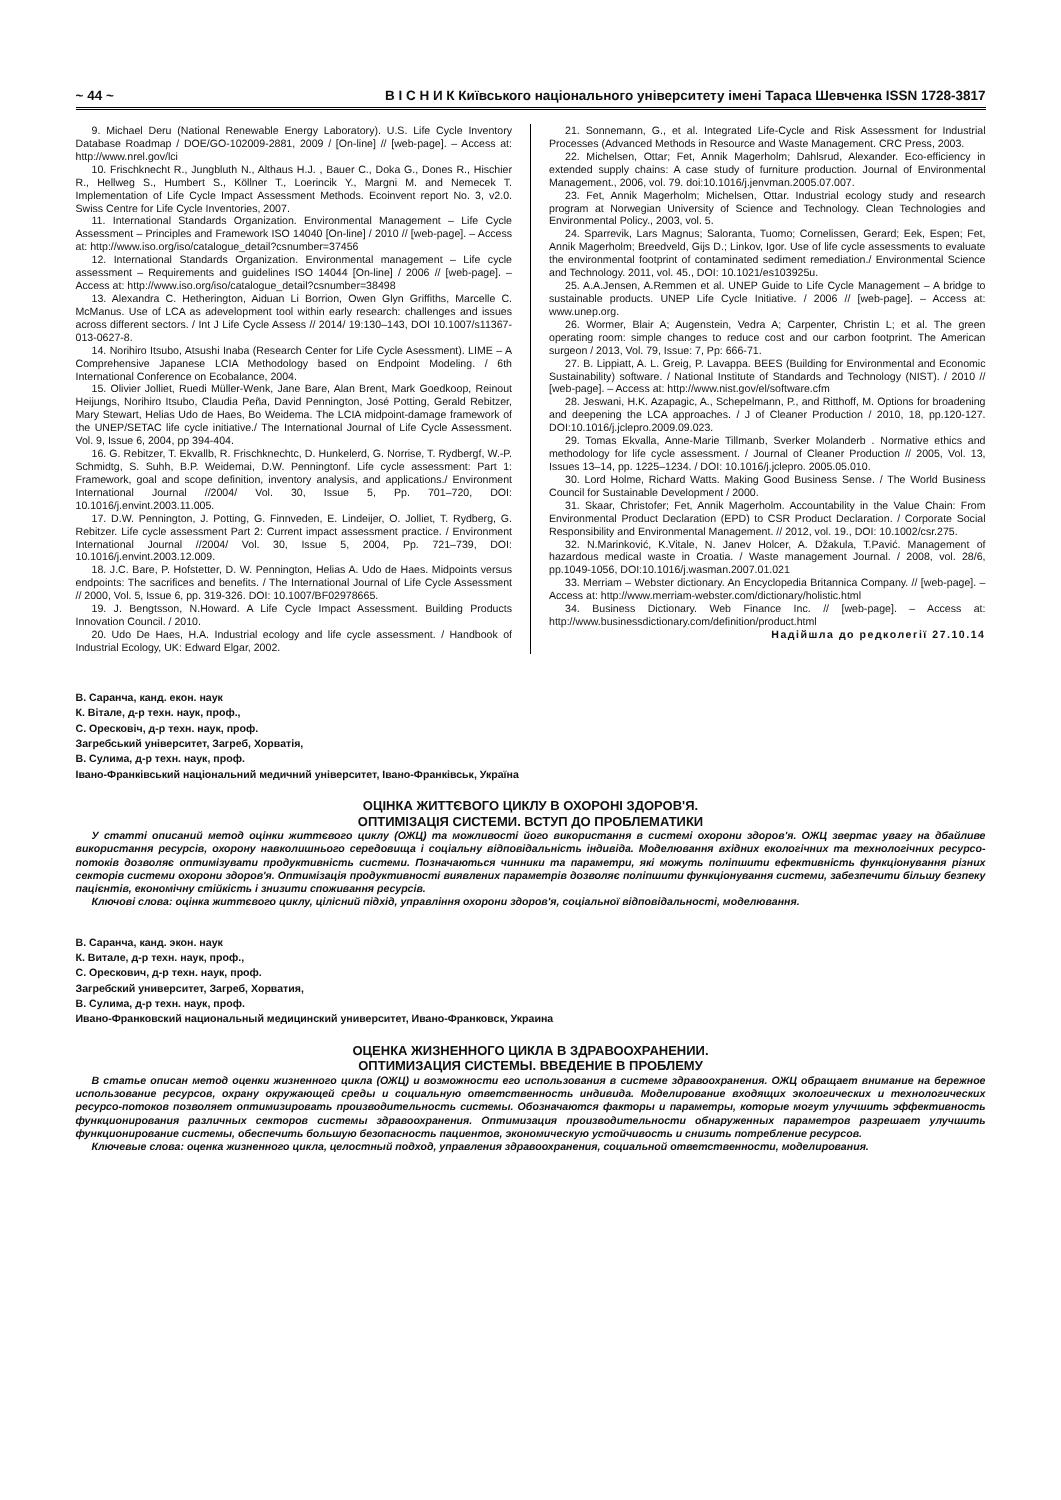~ 44 ~ В І С Н И К Київського національного університету імені Тараса Шевченка ISSN 1728-3817
9. Michael Deru (National Renewable Energy Laboratory). U.S. Life Cycle Inventory Database Roadmap / DOE/GO-102009-2881, 2009 / [On-line] // [web-page]. – Access at: http://www.nrel.gov/lci
10. Frischknecht R., Jungbluth N., Althaus H.J. , Bauer C., Doka G., Dones R., Hischier R., Hellweg S., Humbert S., Köllner T., Loerincik Y., Margni M. and Nemecek T. Implementation of Life Cycle Impact Assessment Methods. Ecoinvent report No. 3, v2.0. Swiss Centre for Life Cycle Inventories, 2007.
11. International Standards Organization. Environmental Management – Life Cycle Assessment – Principles and Framework ISO 14040 [On-line] / 2010 // [web-page]. – Access at: http://www.iso.org/iso/catalogue_detail?csnumber=37456
12. International Standards Organization. Environmental management – Life cycle assessment – Requirements and guidelines ISO 14044 [On-line] / 2006 // [web-page]. – Access at: http://www.iso.org/iso/catalogue_detail?csnumber=38498
13. Alexandra C. Hetherington, Aiduan Li Borrion, Owen Glyn Griffiths, Marcelle C. McManus. Use of LCA as adevelopment tool within early research: challenges and issues across different sectors. / Int J Life Cycle Assess // 2014/ 19:130–143, DOI 10.1007/s11367-013-0627-8.
14. Norihiro Itsubo, Atsushi Inaba (Research Center for Life Cycle Asessment). LIME – A Comprehensive Japanese LCIA Methodology based on Endpoint Modeling. / 6th International Conference on Ecobalance, 2004.
15. Olivier Jolliet, Ruedi Müller-Wenk, Jane Bare, Alan Brent, Mark Goedkoop, Reinout Heijungs, Norihiro Itsubo, Claudia Peña, David Pennington, José Potting, Gerald Rebitzer, Mary Stewart, Helias Udo de Haes, Bo Weidema. The LCIA midpoint-damage framework of the UNEP/SETAC life cycle initiative./ The International Journal of Life Cycle Assessment. Vol. 9, Issue 6, 2004, pp 394-404.
16. G. Rebitzer, T. Ekvallb, R. Frischknechtc, D. Hunkelerd, G. Norrise, T. Rydbergf, W.-P. Schmidtg, S. Suhh, B.P. Weidemai, D.W. Penningtonf. Life cycle assessment: Part 1: Framework, goal and scope definition, inventory analysis, and applications./ Environment International Journal //2004/ Vol. 30, Issue 5, Pp. 701–720, DOI: 10.1016/j.envint.2003.11.005.
17. D.W. Pennington, J. Potting, G. Finnveden, E. Lindeijer, O. Jolliet, T. Rydberg, G. Rebitzer. Life cycle assessment Part 2: Current impact assessment practice. / Environment International Journal //2004/ Vol. 30, Issue 5, 2004, Pp. 721–739, DOI: 10.1016/j.envint.2003.12.009.
18. J.C. Bare, P. Hofstetter, D. W. Pennington, Helias A. Udo de Haes. Midpoints versus endpoints: The sacrifices and benefits. / The International Journal of Life Cycle Assessment // 2000, Vol. 5, Issue 6, pp. 319-326. DOI: 10.1007/BF02978665.
19. J. Bengtsson, N.Howard. A Life Cycle Impact Assessment. Building Products Innovation Council. / 2010.
20. Udo De Haes, H.A. Industrial ecology and life cycle assessment. / Handbook of Industrial Ecology, UK: Edward Elgar, 2002.
21. Sonnemann, G., et al. Integrated Life-Cycle and Risk Assessment for Industrial Processes (Advanced Methods in Resource and Waste Management. CRC Press, 2003.
22. Michelsen, Ottar; Fet, Annik Magerholm; Dahlsrud, Alexander. Eco-efficiency in extended supply chains: A case study of furniture production. Journal of Environmental Management., 2006, vol. 79. doi:10.1016/j.jenvman.2005.07.007.
23. Fet, Annik Magerholm; Michelsen, Ottar. Industrial ecology study and research program at Norwegian University of Science and Technology. Clean Technologies and Environmental Policy., 2003, vol. 5.
24. Sparrevik, Lars Magnus; Saloranta, Tuomo; Cornelissen, Gerard; Eek, Espen; Fet, Annik Magerholm; Breedveld, Gijs D.; Linkov, Igor. Use of life cycle assessments to evaluate the environmental footprint of contaminated sediment remediation./ Environmental Science and Technology. 2011, vol. 45., DOI: 10.1021/es103925u.
25. A.A.Jensen, A.Remmen et al. UNEP Guide to Life Cycle Management – A bridge to sustainable products. UNEP Life Cycle Initiative. / 2006 // [web-page]. – Access at: www.unep.org.
26. Wormer, Blair A; Augenstein, Vedra A; Carpenter, Christin L; et al. The green operating room: simple changes to reduce cost and our carbon footprint. The American surgeon / 2013, Vol. 79, Issue: 7, Pp: 666-71.
27. B. Lippiatt, A. L. Greig, P. Lavappa. BEES (Building for Environmental and Economic Sustainability) software. / National Institute of Standards and Technology (NIST). / 2010 // [web-page]. – Access at: http://www.nist.gov/el/software.cfm
28. Jeswani, H.K. Azapagic, A., Schepelmann, P., and Ritthoff, M. Options for broadening and deepening the LCA approaches. / J of Cleaner Production / 2010, 18, pp.120-127. DOI:10.1016/j.jclepro.2009.09.023.
29. Tomas Ekvalla, Anne-Marie Tillmanb, Sverker Molanderb . Normative ethics and methodology for life cycle assessment. / Journal of Cleaner Production // 2005, Vol. 13, Issues 13–14, pp. 1225–1234. / DOI: 10.1016/j.jclepro. 2005.05.010.
30. Lord Holme, Richard Watts. Making Good Business Sense. / The World Business Council for Sustainable Development / 2000.
31. Skaar, Christofer; Fet, Annik Magerholm. Accountability in the Value Chain: From Environmental Product Declaration (EPD) to CSR Product Declaration. / Corporate Social Responsibility and Environmental Management. // 2012, vol. 19., DOI: 10.1002/csr.275.
32. N.Marinković, K.Vitale, N. Janev Holcer, A. Džakula, T.Pavić. Management of hazardous medical waste in Croatia. / Waste management Journal. / 2008, vol. 28/6, pp.1049-1056, DOI:10.1016/j.wasman.2007.01.021
33. Merriam – Webster dictionary. An Encyclopedia Britannica Company. // [web-page]. – Access at: http://www.merriam-webster.com/dictionary/holistic.html
34. Business Dictionary. Web Finance Inc. // [web-page]. – Access at: http://www.businessdictionary.com/definition/product.html
Надійшла до редколегії 27.10.14
В. Саранча, канд. екон. наук
К. Вітале, д-р техн. наук, проф.,
С. Оресковіч, д-р техн. наук, проф.
Загребський університет, Загреб, Хорватія,
В. Сулима, д-р техн. наук, проф.
Івано-Франківський національний медичний університет, Івано-Франківськ, Україна
ОЦІНКА ЖИТТЄВОГО ЦИКЛУ В ОХОРОНІ ЗДОРОВ'Я.
ОПТИМІЗАЦІЯ СИСТЕМИ. ВСТУП ДО ПРОБЛЕМАТИКИ
У статті описаний метод оцінки життєвого циклу (ОЖЦ) та можливості його використання в системі охорони здоров'я. ОЖЦ звертає увагу на дбайливе використання ресурсів, охорону навколишнього середовища і соціальну відповідальність індивіда. Моделювання вхідних екологічних та технологічних ресурсо-потоків дозволяє оптимізувати продуктивність системи. Позначаються чинники та параметри, які можуть поліпшити ефективність функціонування різних секторів системи охорони здоров'я. Оптимізація продуктивності виявлених параметрів дозволяє поліпшити функціонування системи, забезпечити більшу безпеку пацієнтів, економічну стійкість і знизити споживання ресурсів.
Ключові слова: оцінка життєвого циклу, цілісний підхід, управління охорони здоров'я, соціальної відповідальності, моделювання.
В. Саранча, канд. экон. наук
К. Витале, д-р техн. наук, проф.,
С. Орескович, д-р техн. наук, проф.
Загребский университет, Загреб, Хорватия,
В. Сулима, д-р техн. наук, проф.
Ивано-Франковский национальный медицинский университет, Ивано-Франковск, Украина
ОЦЕНКА ЖИЗНЕННОГО ЦИКЛА В ЗДРАВООХРАНЕНИИ.
ОПТИМИЗАЦИЯ СИСТЕМЫ. ВВЕДЕНИЕ В ПРОБЛЕМУ
В статье описан метод оценки жизненного цикла (ОЖЦ) и возможности его использования в системе здравоохранения. ОЖЦ обращает внимание на бережное использование ресурсов, охрану окружающей среды и социальную ответственность индивида. Моделирование входящих экологических и технологических ресурсо-потоков позволяет оптимизировать производительность системы. Обозначаются факторы и параметры, которые могут улучшить эффективность функционирования различных секторов системы здравоохранения. Оптимизация производительности обнаруженных параметров разрешает улучшить функционирование системы, обеспечить большую безопасность пациентов, экономическую устойчивость и снизить потребление ресурсов.
Ключевые слова: оценка жизненного цикла, целостный подход, управления здравоохранения, социальной ответственности, моделирования.